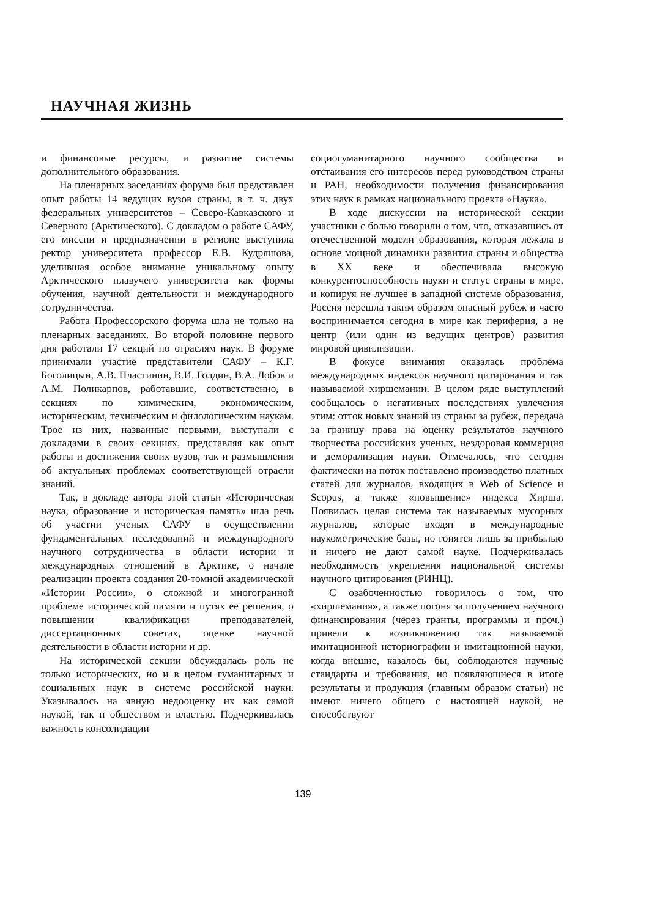НАУЧНАЯ ЖИЗНЬ
и финансовые ресурсы, и развитие системы дополнительного образования.
На пленарных заседаниях форума был представлен опыт работы 14 ведущих вузов страны, в т. ч. двух федеральных университетов – Северо-Кавказского и Северного (Арктического). С докладом о работе САФУ, его миссии и предназначении в регионе выступила ректор университета профессор Е.В. Кудряшова, уделившая особое внимание уникальному опыту Арктического плавучего университета как формы обучения, научной деятельности и международного сотрудничества.
Работа Профессорского форума шла не только на пленарных заседаниях. Во второй половине первого дня работали 17 секций по отраслям наук. В форуме принимали участие представители САФУ – К.Г. Боголицын, А.В. Пластинин, В.И. Голдин, В.А. Лобов и А.М. Поликарпов, работавшие, соответственно, в секциях по химическим, экономическим, историческим, техническим и филологическим наукам. Трое из них, названные первыми, выступали с докладами в своих секциях, представляя как опыт работы и достижения своих вузов, так и размышления об актуальных проблемах соответствующей отрасли знаний.
Так, в докладе автора этой статьи «Историческая наука, образование и историческая память» шла речь об участии ученых САФУ в осуществлении фундаментальных исследований и международного научного сотрудничества в области истории и международных отношений в Арктике, о начале реализации проекта создания 20-томной академической «Истории России», о сложной и многогранной проблеме исторической памяти и путях ее решения, о повышении квалификации преподавателей, диссертационных советах, оценке научной деятельности в области истории и др.
На исторической секции обсуждалась роль не только исторических, но и в целом гуманитарных и социальных наук в системе российской науки. Указывалось на явную недооценку их как самой наукой, так и обществом и властью. Подчеркивалась важность консолидации
социогуманитарного научного сообщества и отстаивания его интересов перед руководством страны и РАН, необходимости получения финансирования этих наук в рамках национального проекта «Наука».
В ходе дискуссии на исторической секции участники с болью говорили о том, что, отказавшись от отечественной модели образования, которая лежала в основе мощной динамики развития страны и общества в XX веке и обеспечивала высокую конкурентоспособность науки и статус страны в мире, и копируя не лучшее в западной системе образования, Россия перешла таким образом опасный рубеж и часто воспринимается сегодня в мире как периферия, а не центр (или один из ведущих центров) развития мировой цивилизации.
В фокусе внимания оказалась проблема международных индексов научного цитирования и так называемой хиршемании. В целом ряде выступлений сообщалось о негативных последствиях увлечения этим: отток новых знаний из страны за рубеж, передача за границу права на оценку результатов научного творчества российских ученых, нездоровая коммерция и деморализация науки. Отмечалось, что сегодня фактически на поток поставлено производство платных статей для журналов, входящих в Web of Science и Scopus, а также «повышение» индекса Хирша. Появилась целая система так называемых мусорных журналов, которые входят в международные наукометрические базы, но гонятся лишь за прибылью и ничего не дают самой науке. Подчеркивалась необходимость укрепления национальной системы научного цитирования (РИНЦ).
С озабоченностью говорилось о том, что «хиршемания», а также погоня за получением научного финансирования (через гранты, программы и проч.) привели к возникновению так называемой имитационной историографии и имитационной науки, когда внешне, казалось бы, соблюдаются научные стандарты и требования, но появляющиеся в итоге результаты и продукция (главным образом статьи) не имеют ничего общего с настоящей наукой, не способствуют
139